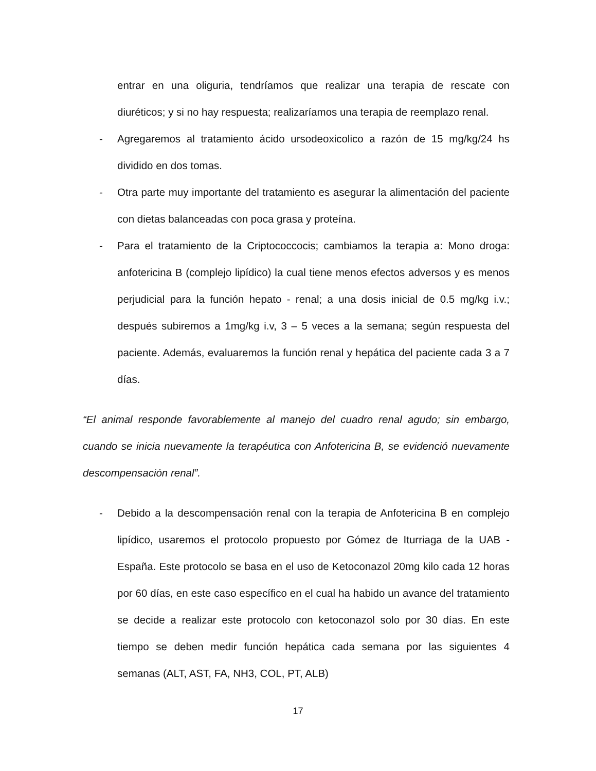entrar en una oliguria, tendríamos que realizar una terapia de rescate con diuréticos; y si no hay respuesta; realizaríamos una terapia de reemplazo renal.
- Agregaremos al tratamiento ácido ursodeoxicolico a razón de 15 mg/kg/24 hs dividido en dos tomas.
- Otra parte muy importante del tratamiento es asegurar la alimentación del paciente con dietas balanceadas con poca grasa y proteína.
- Para el tratamiento de la Criptococcocis; cambiamos la terapia a: Mono droga: anfotericina B (complejo lipídico) la cual tiene menos efectos adversos y es menos perjudicial para la función hepato - renal; a una dosis inicial de 0.5 mg/kg i.v.; después subiremos a 1mg/kg i.v, 3 – 5 veces a la semana; según respuesta del paciente. Además, evaluaremos la función renal y hepática del paciente cada 3 a 7 días.
“El animal responde favorablemente al manejo del cuadro renal agudo; sin embargo, cuando se inicia nuevamente la terapéutica con Anfotericina B, se evidenció nuevamente descompensación renal”.
- Debido a la descompensación renal con la terapia de Anfotericina B en complejo lipídico, usaremos el protocolo propuesto por Gómez de Iturriaga de la UAB - España. Este protocolo se basa en el uso de Ketoconazol 20mg kilo cada 12 horas por 60 días, en este caso específico en el cual ha habido un avance del tratamiento se decide a realizar este protocolo con ketoconazol solo por 30 días. En este tiempo se deben medir función hepática cada semana por las siguientes 4 semanas (ALT, AST, FA, NH3, COL, PT, ALB)
17